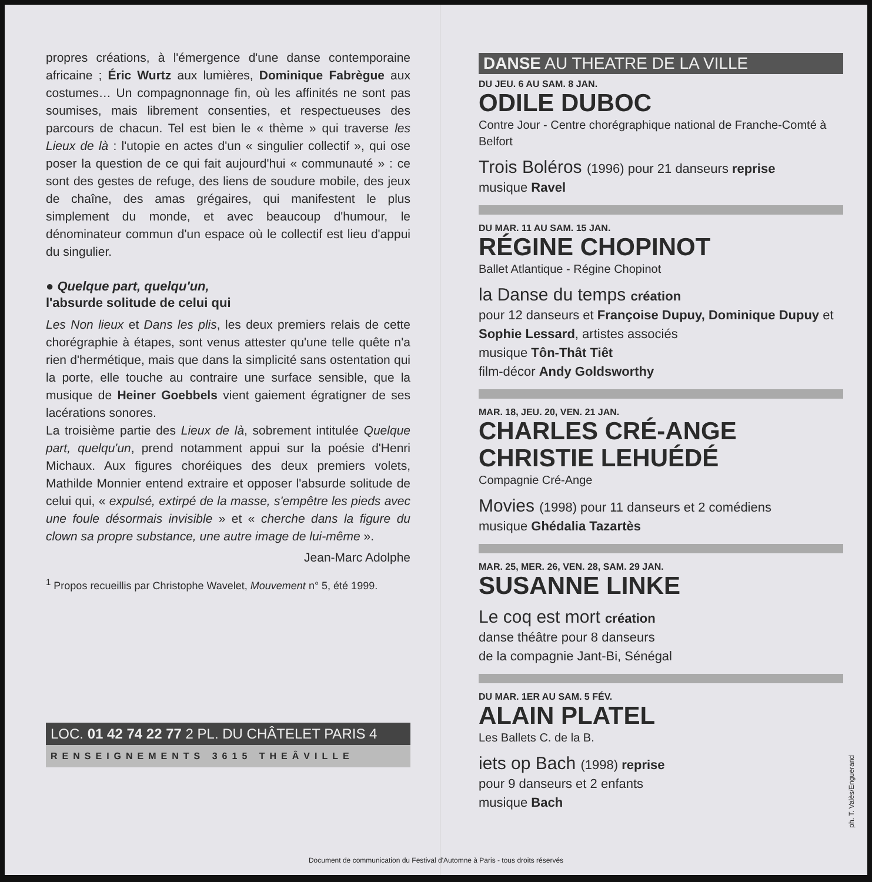propres créations, à l'émergence d'une danse contemporaine africaine ; Éric Wurtz aux lumières, Dominique Fabrègue aux costumes… Un compagnonnage fin, où les affinités ne sont pas soumises, mais librement consenties, et respectueuses des parcours de chacun. Tel est bien le « thème » qui traverse les Lieux de là : l'utopie en actes d'un « singulier collectif », qui ose poser la question de ce qui fait aujourd'hui « communauté » : ce sont des gestes de refuge, des liens de soudure mobile, des jeux de chaîne, des amas grégaires, qui manifestent le plus simplement du monde, et avec beaucoup d'humour, le dénominateur commun d'un espace où le collectif est lieu d'appui du singulier.
● Quelque part, quelqu'un,
l'absurde solitude de celui qui
Les Non lieux et Dans les plis, les deux premiers relais de cette chorégraphie à étapes, sont venus attester qu'une telle quête n'a rien d'hermétique, mais que dans la simplicité sans ostentation qui la porte, elle touche au contraire une surface sensible, que la musique de Heiner Goebbels vient gaiement égratigner de ses lacérations sonores.
La troisième partie des Lieux de là, sobrement intitulée Quelque part, quelqu'un, prend notamment appui sur la poésie d'Henri Michaux. Aux figures choréiques des deux premiers volets, Mathilde Monnier entend extraire et opposer l'absurde solitude de celui qui, « expulsé, extirpé de la masse, s'empêtre les pieds avec une foule désormais invisible » et « cherche dans la figure du clown sa propre substance, une autre image de lui-même ».
Jean-Marc Adolphe
<sup>1</sup> Propos recueillis par Christophe Wavelet, Mouvement n° 5, été 1999.
LOC. 01 42 74 22 77 2 PL. DU CHÂTELET PARIS 4
RENSEIGNEMENTS 3615 THEÂVILLE
DANSE AU THEATRE DE LA VILLE
DU JEU. 6 AU SAM. 8 JAN.
ODILE DUBOC
Contre Jour - Centre chorégraphique national de Franche-Comté à Belfort
Trois Boléros (1996) pour 21 danseurs reprise
musique Ravel
DU MAR. 11 AU SAM. 15 JAN.
RÉGINE CHOPINOT
Ballet Atlantique - Régine Chopinot
la Danse du temps création
pour 12 danseurs et Françoise Dupuy, Dominique Dupuy et Sophie Lessard, artistes associés
musique Tôn-Thât Tiêt
film-décor Andy Goldsworthy
MAR. 18, JEU. 20, VEN. 21 JAN.
CHARLES CRÉ-ANGE
CHRISTIE LEHUÉDÉ
Compagnie Cré-Ange
Movies (1998) pour 11 danseurs et 2 comédiens
musique Ghédalia Tazartès
MAR. 25, MER. 26, VEN. 28, SAM. 29 JAN.
SUSANNE LINKE
Le coq est mort création
danse théâtre pour 8 danseurs
de la compagnie Jant-Bi, Sénégal
DU MAR. 1ER AU SAM. 5 FÉV.
ALAIN PLATEL
Les Ballets C. de la B.
iets op Bach (1998) reprise
pour 9 danseurs et 2 enfants
musique Bach
ph. T. Valès/Enguerand
Document de communication du Festival d'Automne à Paris - tous droits réservés